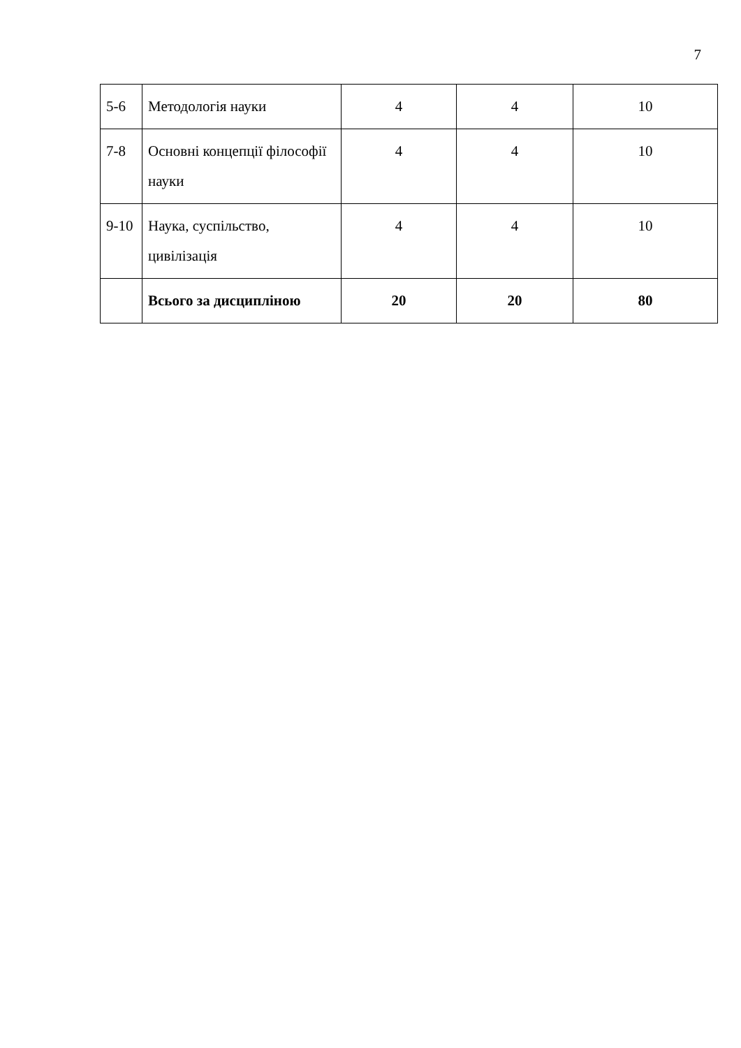7
| 5-6 | Методологія науки | 4 | 4 | 10 |
| 7-8 | Основні концепції філософії науки | 4 | 4 | 10 |
| 9-10 | Наука, суспільство, цивілізація | 4 | 4 | 10 |
| | Всього за дисципліною | 20 | 20 | 80 |